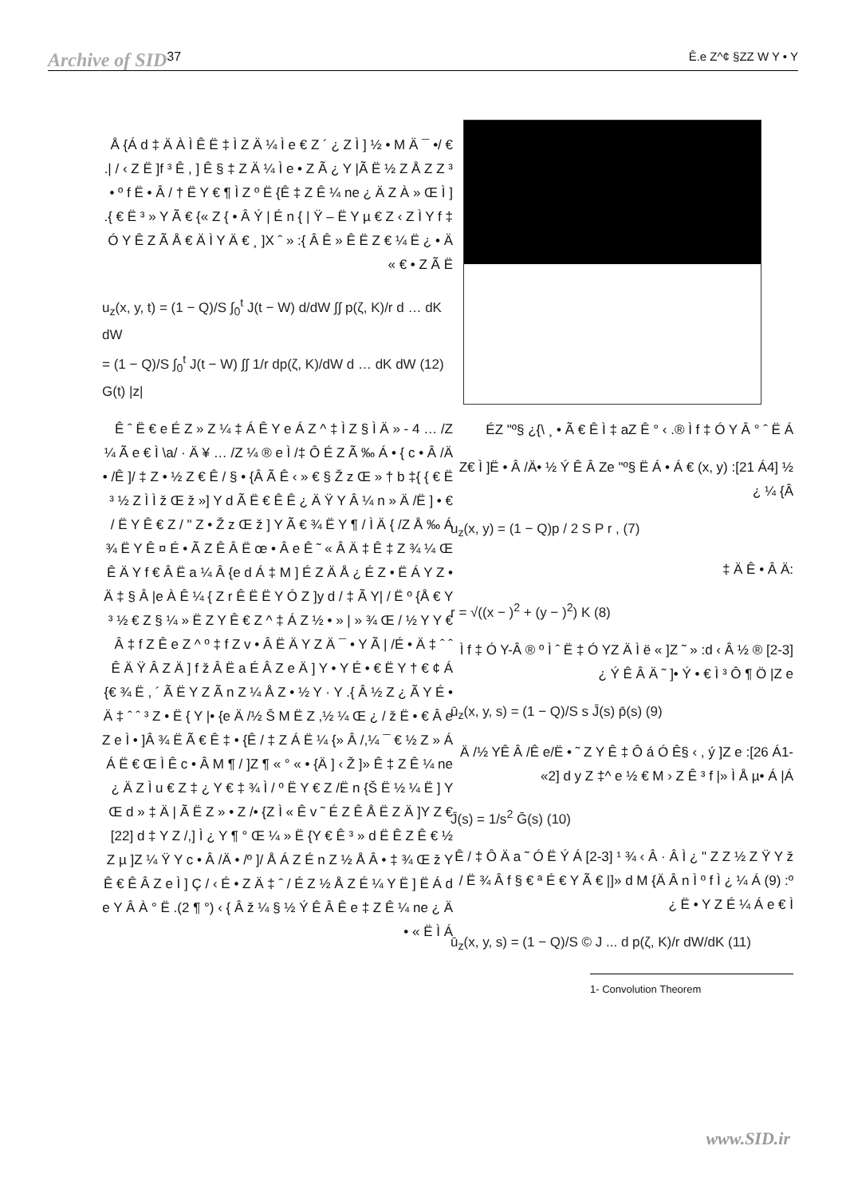Archive of SID 37 Ê.e Z^¢ §ZZ W Y • Y
ÉZ "º§ ¿{\ ¸ • Ã € Ê Ì ‡ aZ Ê ° ‹ .® Ì f ‡ Ó Y Â ° ˆ Ë Á
½ Z€ Ì ]Ë • Â /Ä• ½ Ý Ê Â Ze "º§ Ë Á • Á € (x, y) :[21 Á4] {Â ¼ ¿
u<sub>z</sub>(x, y) = (1 − Q)p / 2 S P r , (7)
:Ä Ê • Â Ä ‡
r = √((x − )<sup>2</sup> + (y − )<sup>2</sup>) K (8)
[2-3] ® Ì f ‡ Ó Y-Â ® º Ì ˆ Ë ‡ Ó YZ Ä Ì ë « ]Z ˜ » :d ‹ Â ½ ¿ Ý Ê Â Ä ˜ ]• Ý • € Ì ³ Ô ¶ Ö |Z e
ū<sub>z</sub>(x, y, s) = (1 − Q)/S s J̄(s) p̄(s) (9)
Ä /½ YÊ Â /Ê e/Ë • ˜ Z Y Ê ‡ Ô á Ó Ê§ ‹ , ý ]Z e :[26 Á1-2] d y Z ‡^ e ½ € M › Z Ê ³ f |» Ì Å µ• Á |Á»
J̄(s) = 1/s<sup>2</sup> Ḡ(s) (10)
Ê / ‡ Ô Ä a ˜ Ó Ë Ý Á [2-3] ¹ ¾ ‹ Â · Â Ì ¿ " Z Z ½ Z Ÿ Y ž / Ë ¾ Â f § € ª É € Y Ã € |]» d M {Ä Â n Ì º f Ì ¿ ¼ Á (9) :º Ë • Y Z É ¼ Á e € Ì ¿
ū<sub>z</sub>(x, y, s) = (1 − Q)/S © J ... d p(ζ, K)/r dW/dK (11)
1- Convolution Theorem
€ /• Å {Á d ‡ Ä À Ì Ê Ë ‡ Ì Z Ä ¼ Ì e € Z ´ ¿ Z Ì ] ½ • M Ä ¯ .| / ‹ Z Ë ]f ³ Ê , ] Ê § ‡ Z Ä ¼ Ì e • Z Ã ¿ Y |Ã Ë ½ Z Å Z Z ³ • º f Ë • Â / † Ë Y € ¶ Ì Z º Ë {Ê ‡ Z Ê ¼ ne ¿ Ä Z À » Œ Ì ] .{ € Ë ³ » Y Ã € {« Z { • Â Ý | É n { | Ÿ – Ë Y µ € Z ‹ Z Ì Y f ‡ Ó Y Ê Z Ã Å € Ä Ì Y Ä € ¸ ]X ˆ » :{ Â Ê » Ê Ë Z € ¼ Ë ¿ • Ä Z Ã Ë • € »
u<sub>z</sub>(x, y, t) = (1 − Q)/S ∫<sub>0</sub><sup>t</sup> J(t − W) d/dW ∫∫ p(ζ, K)/r d … dK dW
= (1 − Q)/S ∫<sub>0</sub><sup>t</sup> J(t − W) ∫∫ 1/r dp(ζ, K)/dW d … dK dW (12)
G(t) |z|
Ê ˆ Ë € e É Z » Z ¼ ‡ Á Ê Y e Á Z ^ ‡ Ì Z § Ì Ä » - 4 … /Z ¼ Ã e € Ì \a/ · Ä ¥ … /Z ¼ ® e Ì /‡ Ô É Z Ã ‰ Á • { c • Â /Ä • /Ê ]/ ‡ Z • ½ Z € Ê / § • {Â Ã Ê ‹ » € § Ž z Œ » † b ‡{ { € Ë ³ ½ Z Ì Ì ž Œ ž »] Y d Ã Ë € Ê Ê ¿ Ä Ÿ Y Â ¼ n » Ä /Ë ] • € / Ë Y Ê € Z / " Z • Ž z Œ ž ] Y Ã € ¾ Ë Y ¶ / Ì Ä { /Z Å ‰ Á ¾ Ë Y Ê ¤ É • Ã Z Ê Â Ë œ • Â e Ê ˜ « Â Ä ‡ Ê ‡ Z ¾ ¼ Œ Ê Ä Y f € Â Ë a ¼ Â {e d Á ‡ M ] É Z Ä Å ¿ É Z • Ë Á Y Z • Ä ‡ § Â |e À Ê ¼ { Z r Ê Ë Ë Y Ó Z ]y d / ‡ Ã Y| / Ë º {Å € Y ³ ½ € Z § ¼ » Ë Z Y Ê € Z ^ ‡ Á Z ½ • » | » ¾ Œ / ½ Y Y € Â ‡ f Z Ê e Z ^ º ‡ f Z v • Â Ë Ä Y Z Ä ¯ • Y Ã | /É • Ä ‡ ˆ ˆ Ê Ä Ÿ Â Z Ä ] f ž Â Ë a É Â Z e Ä ] Y • Y É • € Ë Y † € ¢ Á {€ ¾ Ë , ´ Ã Ë Y Z Ã n Z ¼ Å Z • ½ Y · Y .{ Â ½ Z ¿ Ã Y É • Ä ‡ ˆ ˆ ³ Z • Ë { Y |• {e Ä /½ Š M Ë Z ,½ ¼ Œ ¿ / ž Ë • € Â e Z e Ì • ]Â ¾ Ë Ã € Ê ‡ • {Ê / ‡ Z Á Ë ¼ {» Â /,¼ ¯ € ½ Z » Á Á Ë € Œ Ì Ê c • Â M ¶ / ]Z ¶ « ° « • {Ä ] ‹ Ž ]» Ê ‡ Z Ê ¼ ne ¿ Ä Z Ì u € Z ‡ ¿ Y € ‡ ¾ Ì / º Ë Y € Z /Ë n {Š Ë ½ ¼ Ë ] Y Œ d » ‡ Ä | Ã Ë Z » • Z /• {Z Ì « Ê v ˜ É Z Ê Å Ë Z Ä ]Y Z € [22] d ‡ Y Z /,] Ì ¿ Y ¶ ° Œ ¼ » Ë {Y € Ê ³ » d Ë Ê Z Ê € ½ Z µ ]Z ¼ Ÿ Y c • Â /Ä • /º ]/ Å Á Z É n Z ½ Å Â • ‡ ¾ Œ ž Y Ê € Ê Â Z e Ì ] Ç / ‹ É • Z Ä ‡ ˆ / É Z ½ Å Z É ¼ Y Ë ] Ë Á d e Y Â À ° Ë .(2 ¶ °) ‹ { Â ž ¼ § ½ Ý Ê Â Ê e ‡ Z Ê ¼ ne ¿ Ä Ë Ì Á » •
www.SID.ir